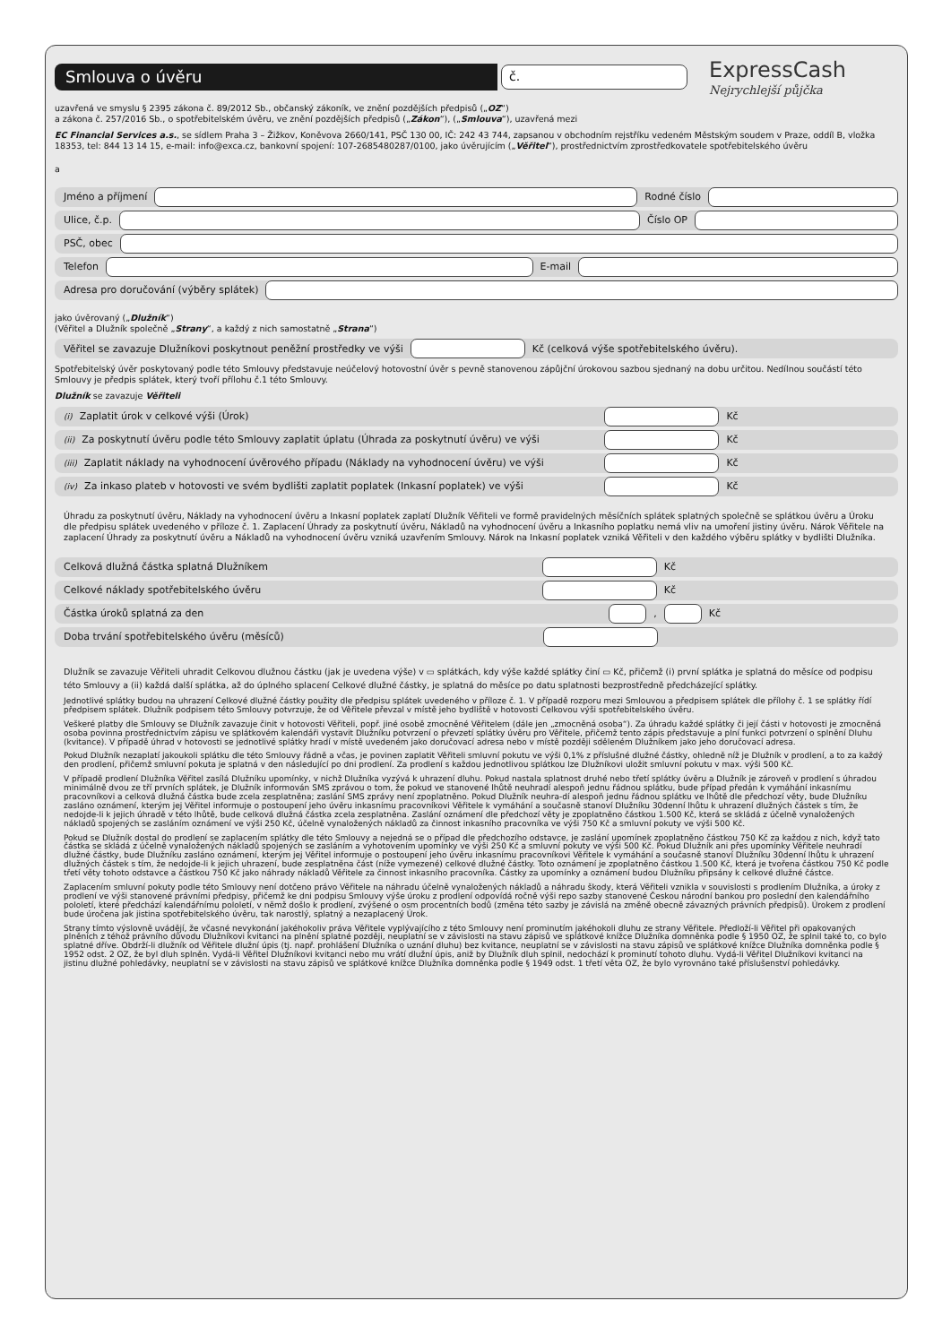Smlouva o úvěru
č.
ExpressCash
Nejrychlejší půjčka
uzavřená ve smyslu § 2395 zákona č. 89/2012 Sb., občanský zákoník, ve znění pozdějších předpisů („OZ“)
a zákona č. 257/2016 Sb., o spotřebitelském úvěru, ve znění pozdějších předpisů („Zákon“), („Smlouva“), uzavřená mezi
EC Financial Services a.s., se sídlem Praha 3 – Žižkov, Koněvova 2660/141, PSČ 130 00, IČ: 242 43 744, zapsanou v obchodním rejstříku vedeném Městským soudem v Praze, oddíl B, vložka 18353, tel: 844 13 14 15, e-mail: info@exca.cz, bankovní spojení: 107-2685480287/0100, jako úvěrujícím („Věřitel“), prostřednictvím zprostředkovatele spotřebitelského úvěru
a
Jméno a příjmení
Rodné číslo
Ulice, č.p.
Číslo OP
PSČ, obec
Telefon
E-mail
Adresa pro doručování (výběry splátek)
jako úvěrovaný („Dlužník“)
(Věřitel a Dlužník společně „Strany“, a každý z nich samostatně „Strana“)
Věřitel se zavazuje Dlužníkovi poskytnout peněžní prostředky ve výši
Kč (celková výše spotřebitelského úvěru).
Spotřebitelský úvěr poskytovaný podle této Smlouvy představuje neúčelový hotovostní úvěr s pevně stanovenou zápůjční úrokovou sazbou sjednaný na dobu určitou. Nedílnou součástí této Smlouvy je předpis splátek, který tvoří přílohu č.1 této Smlouvy.
Dlužník se zavazuje Věřiteli
<sup>(i)</sup> Zaplatit úrok v celkové výši (Úrok)
Kč
<sup>(ii)</sup> Za poskytnutí úvěru podle této Smlouvy zaplatit úplatu (Úhrada za poskytnutí úvěru) ve výši
Kč
<sup>(iii)</sup> Zaplatit náklady na vyhodnocení úvěrového případu (Náklady na vyhodnocení úvěru) ve výši
Kč
<sup>(iv)</sup> Za inkaso plateb v hotovosti ve svém bydlišti zaplatit poplatek (Inkasní poplatek) ve výši
Kč
Úhradu za poskytnutí úvěru, Náklady na vyhodnocení úvěru a Inkasní poplatek zaplatí Dlužník Věřiteli ve formě pravidelných měsíčních splátek splatných společně se splátkou úvěru a Úroku dle předpisu splátek uvedeného v příloze č. 1. Zaplacení Úhrady za poskytnutí úvěru, Nákladů na vyhodnocení úvěru a Inkasního poplatku nemá vliv na umoření jistiny úvěru. Nárok Věřitele na zaplacení Úhrady za poskytnutí úvěru a Nákladů na vyhodnocení úvěru vzniká uzavřením Smlouvy. Nárok na Inkasní poplatek vzniká Věřiteli v den každého výběru splátky v bydlišti Dlužníka.
Celková dlužná částka splatná Dlužníkem
Kč
Celkové náklady spotřebitelského úvěru
Kč
Částka úroků splatná za den
,
Kč
Doba trvání spotřebitelského úvěru (měsíců)
Dlužník se zavazuje Věřiteli uhradit Celkovou dlužnou částku (jak je uvedena výše) v ▭ splátkách, kdy výše každé splátky činí ▭ Kč, přičemž (i) první splátka je splatná do měsíce od podpisu této Smlouvy a (ii) každá další splátka, až do úplného splacení Celkové dlužné částky, je splatná do měsíce po datu splatnosti bezprostředně předcházející splátky.
Jednotlivé splátky budou na uhrazení Celkové dlužné částky použity dle předpisu splátek uvedeného v příloze č. 1. V případě rozporu mezi Smlouvou a předpisem splátek dle přílohy č. 1 se splátky řídí předpisem splátek. Dlužník podpisem této Smlouvy potvrzuje, že od Věřitele převzal v místě jeho bydliště v hotovosti Celkovou výši spotřebitelského úvěru.
Veškeré platby dle Smlouvy se Dlužník zavazuje činit v hotovosti Věřiteli, popř. jiné osobě zmocněné Věřitelem (dále jen „zmocněná osoba“). Za úhradu každé splátky či její části v hotovosti je zmocněná osoba povinna prostřednictvím zápisu ve splátkovém kalendáři vystavit Dlužníku potvrzení o převzetí splátky úvěru pro Věřitele, přičemž tento zápis představuje a plní funkci potvrzení o splnění Dluhu (kvitance). V případě úhrad v hotovosti se jednotlivé splátky hradí v místě uvedeném jako doručovací adresa nebo v místě později sděleném Dlužníkem jako jeho doručovací adresa.
Pokud Dlužník nezaplatí jakoukoli splátku dle této Smlouvy řádně a včas, je povinen zaplatit Věřiteli smluvní pokutu ve výši 0,1% z příslušné dlužné částky, ohledně níž je Dlužník v prodlení, a to za každý den prodlení, přičemž smluvní pokuta je splatná v den následující po dni prodlení. Za prodlení s každou jednotlivou splátkou lze Dlužníkovi uložit smluvní pokutu v max. výši 500 Kč.
V případě prodlení Dlužníka Věřitel zasílá Dlužníku upomínky, v nichž Dlužníka vyzývá k uhrazení dluhu. Pokud nastala splatnost druhé nebo třetí splátky úvěru a Dlužník je zároveň v prodlení s úhradou minimálně dvou ze tří prvních splátek, je Dlužník informován SMS zprávou o tom, že pokud ve stanovené lhůtě neuhradí alespoň jednu řádnou splátku, bude případ předán k vymáhání inkasnímu pracovníkovi a celková dlužná částka bude zcela zesplatněna; zaslání SMS zprávy není zpoplatněno. Pokud Dlužník neuhra-dí alespoň jednu řádnou splátku ve lhůtě dle předchozí věty, bude Dlužníku zasláno oznámení, kterým jej Věřitel informuje o postoupení jeho úvěru inkasnímu pracovníkovi Věřitele k vymáhání a současně stanoví Dlužníku 30denní lhůtu k uhrazení dlužných částek s tím, že nedojde-li k jejich úhradě v této lhůtě, bude celková dlužná částka zcela zesplatněna. Zaslání oznámení dle předchozí věty je zpoplatněno částkou 1.500 Kč, která se skládá z účelně vynaložených nákladů spojených se zasláním oznámení ve výši 250 Kč, účelně vynaložených nákladů za činnost inkasního pracovníka ve výši 750 Kč a smluvní pokuty ve výši 500 Kč.
Pokud se Dlužník dostal do prodlení se zaplacením splátky dle této Smlouvy a nejedná se o případ dle předchozího odstavce, je zaslání upomínek zpoplatněno částkou 750 Kč za každou z nich, když tato částka se skládá z účelně vynaložených nákladů spojených se zasláním a vyhotovením upomínky ve výši 250 Kč a smluvní pokuty ve výši 500 Kč. Pokud Dlužník ani přes upomínky Věřitele neuhradí dlužné částky, bude Dlužníku zasláno oznámení, kterým jej Věřitel informuje o postoupení jeho úvěru inkasnímu pracovníkovi Věřitele k vymáhání a současně stanoví Dlužníku 30denní lhůtu k uhrazení dlužných částek s tím, že nedojde-li k jejich uhrazení, bude zesplatněna část (níže vymezené) celkové dlužné částky. Toto oznámení je zpoplatněno částkou 1.500 Kč, která je tvořena částkou 750 Kč podle třetí věty tohoto odstavce a částkou 750 Kč jako náhrady nákladů Věřitele za činnost inkasního pracovníka. Částky za upomínky a oznámení budou Dlužníku připsány k celkové dlužné částce.
Zaplacením smluvní pokuty podle této Smlouvy není dotčeno právo Věřitele na náhradu účelně vynaložených nákladů a náhradu škody, která Věřiteli vznikla v souvislosti s prodlením Dlužníka, a úroky z prodlení ve výši stanovené právními předpisy, přičemž ke dni podpisu Smlouvy výše úroku z prodlení odpovídá ročně výši repo sazby stanovené Českou národní bankou pro poslední den kalendářního pololetí, které předchází kalendářnímu pololetí, v němž došlo k prodlení, zvýšené o osm procentních bodů (změna této sazby je závislá na změně obecně závazných právních předpisů). Úrokem z prodlení bude úročena jak jistina spotřebitelského úvěru, tak narostlý, splatný a nezaplacený Úrok.
Strany tímto výslovně uvádějí, že včasné nevykonání jakéhokoliv práva Věřitele vyplývajícího z této Smlouvy není prominutím jakéhokoli dluhu ze strany Věřitele. Předloží-li Věřitel při opakovaných plněních z téhož právního důvodu Dlužníkovi kvitanci na plnění splatné později, neuplatní se v závislosti na stavu zápisů ve splátkové knížce Dlužníka domněnka podle § 1950 OZ, že splnil také to, co bylo splatné dříve. Obdrží-li dlužník od Věřitele dlužní úpis (tj. např. prohlášení Dlužníka o uznání dluhu) bez kvitance, neuplatní se v závislosti na stavu zápisů ve splátkové knížce Dlužníka domněnka podle § 1952 odst. 2 OZ, že byl dluh splněn. Vydá-li Věřitel Dlužníkovi kvitanci nebo mu vrátí dlužní úpis, aniž by Dlužník dluh splnil, nedochází k prominutí tohoto dluhu. Vydá-li Věřitel Dlužníkovi kvitanci na jistinu dlužné pohledávky, neuplatní se v závislosti na stavu zápisů ve splátkové knížce Dlužníka domněnka podle § 1949 odst. 1 třetí věta OZ, že bylo vyrovnáno také příslušenství pohledávky.